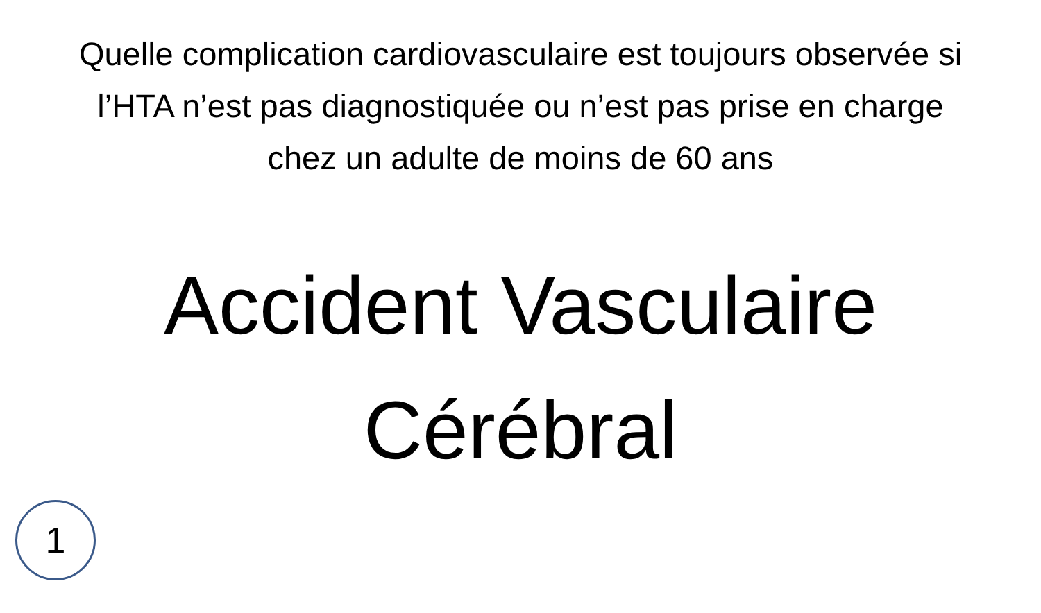Quelle complication cardiovasculaire est toujours observée si l’HTA n’est pas diagnostiquée ou n’est pas prise en charge chez un adulte de moins de 60 ans
Accident Vasculaire
Cérébral
1